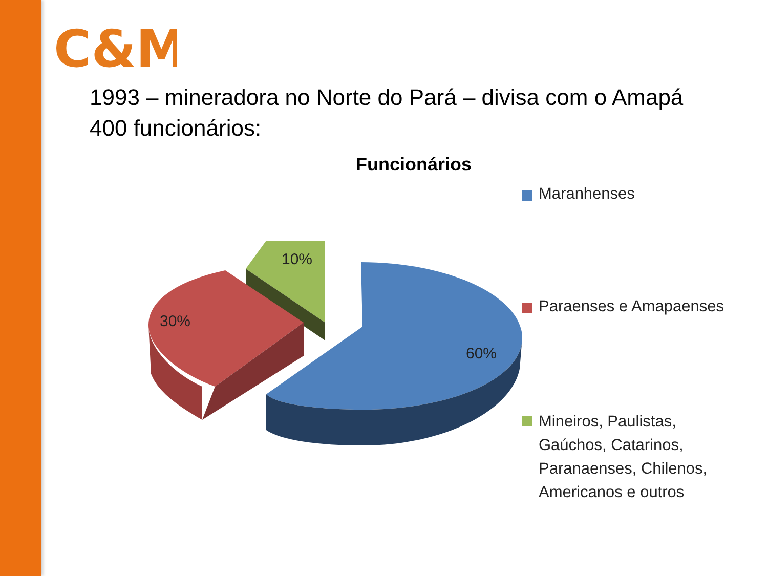C&M
1993 – mineradora no Norte do Pará – divisa com o Amapá
400 funcionários:
Funcionários
10%
30%
60%
Maranhenses
Paraenses e Amapaenses
Mineiros, Paulistas, Gaúchos, Catarinos, Paranaenses, Chilenos, Americanos e outros